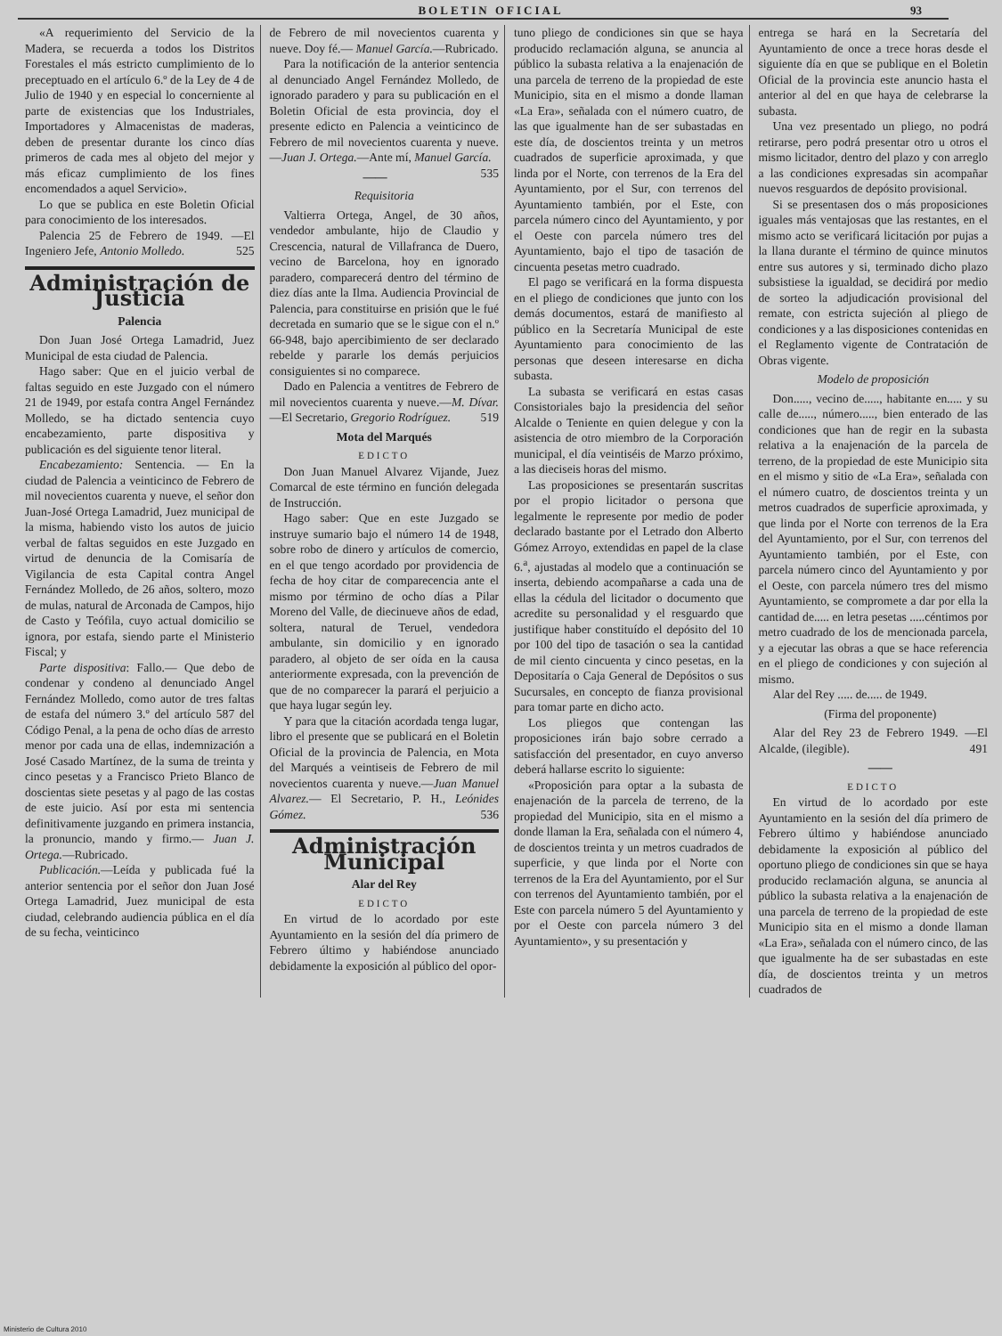BOLETIN OFICIAL 93
«A requerimiento del Servicio de la Madera, se recuerda a todos los Distritos Forestales el más estricto cumplimiento de lo preceptuado en el artículo 6.º de la Ley de 4 de Julio de 1940 y en especial lo concerniente al parte de existencias que los Industriales, Importadores y Almacenistas de maderas, deben de presentar durante los cinco días primeros de cada mes al objeto del mejor y más eficaz cumplimiento de los fines encomendados a aquel Servicio».
Lo que se publica en este Boletin Oficial para conocimiento de los interesados.
Palencia 25 de Febrero de 1949. —El Ingeniero Jefe, Antonio Molledo. 525
Administración de Justicia
Palencia
Don Juan José Ortega Lamadrid, Juez Municipal de esta ciudad de Palencia.
Hago saber: Que en el juicio verbal de faltas seguido en este Juzgado con el número 21 de 1949, por estafa contra Angel Fernández Molledo, se ha dictado sentencia cuyo encabezamiento, parte dispositiva y publicación es del siguiente tenor literal.
Encabezamiento: Sentencia. — En la ciudad de Palencia a veinticinco de Febrero de mil novecientos cuarenta y nueve, el señor don Juan-José Ortega Lamadrid, Juez municipal de la misma, habiendo visto los autos de juicio verbal de faltas seguidos en este Juzgado en virtud de denuncia de la Comisaría de Vigilancia de esta Capital contra Angel Fernández Molledo, de 26 años, soltero, mozo de mulas, natural de Arconada de Campos, hijo de Casto y Teófila, cuyo actual domicilio se ignora, por estafa, siendo parte el Ministerio Fiscal; y
Parte dispositiva: Fallo.— Que debo de condenar y condeno al denunciado Angel Fernández Molledo, como autor de tres faltas de estafa del número 3.º del artículo 587 del Código Penal, a la pena de ocho días de arresto menor por cada una de ellas, indemnización a José Casado Martínez, de la suma de treinta y cinco pesetas y a Francisco Prieto Blanco de doscientas siete pesetas y al pago de las costas de este juicio. Así por esta mi sentencia definitivamente juzgando en primera instancia, la pronuncio, mando y firmo.— Juan J. Ortega.—Rubricado.
Publicación.—Leída y publicada fué la anterior sentencia por el señor don Juan José Ortega Lamadrid, Juez municipal de esta ciudad, celebrando audiencia pública en el día de su fecha, veinticinco
de Febrero de mil novecientos cuarenta y nueve. Doy fé.— Manuel García.—Rubricado.
Para la notificación de la anterior sentencia al denunciado Angel Fernández Molledo, de ignorado paradero y para su publicación en el Boletin Oficial de esta provincia, doy el presente edicto en Palencia a veinticinco de Febrero de mil novecientos cuarenta y nueve. —Juan J. Ortega.—Ante mí, Manuel García. 535
——
Requisitoria
Valtierra Ortega, Angel, de 30 años, vendedor ambulante, hijo de Claudio y Crescencia, natural de Villafranca de Duero, vecino de Barcelona, hoy en ignorado paradero, comparecerá dentro del término de diez días ante la Ilma. Audiencia Provincial de Palencia, para constituirse en prisión que le fué decretada en sumario que se le sigue con el n.º 66-948, bajo apercibimiento de ser declarado rebelde y pararle los demás perjuicios consiguientes si no comparece.
Dado en Palencia a ventitres de Febrero de mil novecientos cuarenta y nueve.—M. Dívar.—El Secretario, Gregorio Rodríguez. 519
Mota del Marqués
EDICTO
Don Juan Manuel Alvarez Vijande, Juez Comarcal de este término en función delegada de Instrucción.
Hago saber: Que en este Juzgado se instruye sumario bajo el número 14 de 1948, sobre robo de dinero y artículos de comercio, en el que tengo acordado por providencia de fecha de hoy citar de comparecencia ante el mismo por término de ocho días a Pilar Moreno del Valle, de diecinueve años de edad, soltera, natural de Teruel, vendedora ambulante, sin domicilio y en ignorado paradero, al objeto de ser oída en la causa anteriormente expresada, con la prevención de que de no comparecer la parará el perjuicio a que haya lugar según ley.
Y para que la citación acordada tenga lugar, libro el presente que se publicará en el Boletin Oficial de la provincia de Palencia, en Mota del Marqués a veintiseis de Febrero de mil novecientos cuarenta y nueve.—Juan Manuel Alvarez.— El Secretario, P. H., Leónides Gómez. 536
Administración Municipal
Alar del Rey
EDICTO
En virtud de lo acordado por este Ayuntamiento en la sesión del día primero de Febrero último y habiéndose anunciado debidamente la exposición al público del opor-
tuno pliego de condiciones sin que se haya producido reclamación alguna, se anuncia al público la subasta relativa a la enajenación de una parcela de terreno de la propiedad de este Municipio, sita en el mismo a donde llaman «La Era», señalada con el número cuatro, de las que igualmente han de ser subastadas en este día, de doscientos treinta y un metros cuadrados de superficie aproximada, y que linda por el Norte, con terrenos de la Era del Ayuntamiento, por el Sur, con terrenos del Ayuntamiento también, por el Este, con parcela número cinco del Ayuntamiento, y por el Oeste con parcela número tres del Ayuntamiento, bajo el tipo de tasación de cincuenta pesetas metro cuadrado.
El pago se verificará en la forma dispuesta en el pliego de condiciones que junto con los demás documentos, estará de manifiesto al público en la Secretaría Municipal de este Ayuntamiento para conocimiento de las personas que deseen interesarse en dicha subasta.
La subasta se verificará en estas casas Consistoriales bajo la presidencia del señor Alcalde o Teniente en quien delegue y con la asistencia de otro miembro de la Corporación municipal, el día veintiséis de Marzo próximo, a las dieciseis horas del mismo.
Las proposiciones se presentarán suscritas por el propio licitador o persona que legalmente le represente por medio de poder declarado bastante por el Letrado don Alberto Gómez Arroyo, extendidas en papel de la clase 6.<sup>a</sup>, ajustadas al modelo que a continuación se inserta, debiendo acompañarse a cada una de ellas la cédula del licitador o documento que acredite su personalidad y el resguardo que justifique haber constituído el depósito del 10 por 100 del tipo de tasación o sea la cantidad de mil ciento cincuenta y cinco pesetas, en la Depositaría o Caja General de Depósitos o sus Sucursales, en concepto de fianza provisional para tomar parte en dicho acto.
Los pliegos que contengan las proposiciones irán bajo sobre cerrado a satisfacción del presentador, en cuyo anverso deberá hallarse escrito lo siguiente:
«Proposición para optar a la subasta de enajenación de la parcela de terreno, de la propiedad del Municipio, sita en el mismo a donde llaman la Era, señalada con el número 4, de doscientos treinta y un metros cuadrados de superficie, y que linda por el Norte con terrenos de la Era del Ayuntamiento, por el Sur con terrenos del Ayuntamiento también, por el Este con parcela número 5 del Ayuntamiento y por el Oeste con parcela número 3 del Ayuntamiento», y su presentación y
entrega se hará en la Secretaría del Ayuntamiento de once a trece horas desde el siguiente día en que se publique en el Boletin Oficial de la provincia este anuncio hasta el anterior al del en que haya de celebrarse la subasta.
Una vez presentado un pliego, no podrá retirarse, pero podrá presentar otro u otros el mismo licitador, dentro del plazo y con arreglo a las condiciones expresadas sin acompañar nuevos resguardos de depósito provisional.
Si se presentasen dos o más proposiciones iguales más ventajosas que las restantes, en el mismo acto se verificará licitación por pujas a la llana durante el término de quince minutos entre sus autores y si, terminado dicho plazo subsistiese la igualdad, se decidirá por medio de sorteo la adjudicación provisional del remate, con estricta sujeción al pliego de condiciones y a las disposiciones contenidas en el Reglamento vigente de Contratación de Obras vigente.
Modelo de proposición
Don....., vecino de....., habitante en..... y su calle de....., número....., bien enterado de las condiciones que han de regir en la subasta relativa a la enajenación de la parcela de terreno, de la propiedad de este Municipio sita en el mismo y sitio de «La Era», señalada con el número cuatro, de doscientos treinta y un metros cuadrados de superficie aproximada, y que linda por el Norte con terrenos de la Era del Ayuntamiento, por el Sur, con terrenos del Ayuntamiento también, por el Este, con parcela número cinco del Ayuntamiento y por el Oeste, con parcela número tres del mismo Ayuntamiento, se compromete a dar por ella la cantidad de..... en letra pesetas .....céntimos por metro cuadrado de los de mencionada parcela, y a ejecutar las obras a que se hace referencia en el pliego de condiciones y con sujeción al mismo.
Alar del Rey ..... de..... de 1949.
(Firma del proponente)
Alar del Rey 23 de Febrero 1949. —El Alcalde, (ilegible). 491
——
EDICTO
En virtud de lo acordado por este Ayuntamiento en la sesión del día primero de Febrero último y habiéndose anunciado debidamente la exposición al público del oportuno pliego de condiciones sin que se haya producido reclamación alguna, se anuncia al público la subasta relativa a la enajenación de una parcela de terreno de la propiedad de este Municipio sita en el mismo a donde llaman «La Era», señalada con el número cinco, de las que igualmente ha de ser subastadas en este día, de doscientos treinta y un metros cuadrados de
Ministerio de Cultura 2010